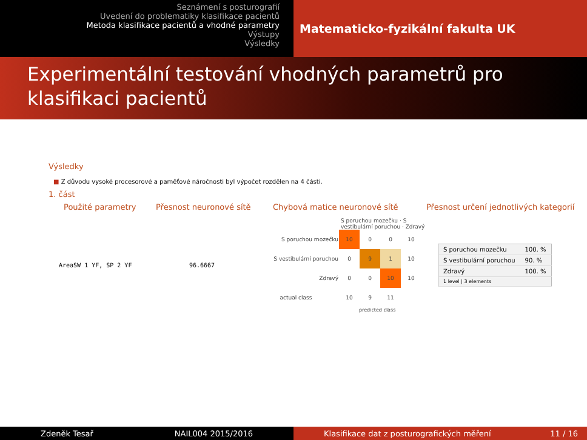Seznámení s posturografií
Uvedení do problematiky klasifikace pacientů
Metoda klasifikace pacientů a vhodné parametry
Výstupy
Výsledky
Matematicko-fyzikální fakulta UK
Experimentální testování vhodných parametrů pro klasifikaci pacientů
Výsledky
■ Z důvodu vysoké procesorové a paměťové náročnosti byl výpočet rozdělen na 4 části.
1. část
Použité parametry Přesnost neuronové sítě Chybová matice neuronové sítě Přesnost určení jednotlivých kategorií
AreaSW 1 YF, SP 2 YF 96.6667
S poruchou mozečku · S vestibulární poruchou · Zdravý
| S poruchou mozečku | 10 | 0 | 0 | 10 |
| S vestibulární poruchou | 0 | 9 | 1 | 10 |
| Zdravý | 0 | 0 | 10 | 10 |
| actual class | 10 | 9 | 11 | |
predicted class
| S poruchou mozečku | 100. % |
| S vestibulární poruchou | 90. % |
| Zdravý | 100. % |
| 1 level / 3 elements | |
Zdeněk Tesař NAIL004 2015/2016 Klasifikace dat z posturografických měření 11 / 16